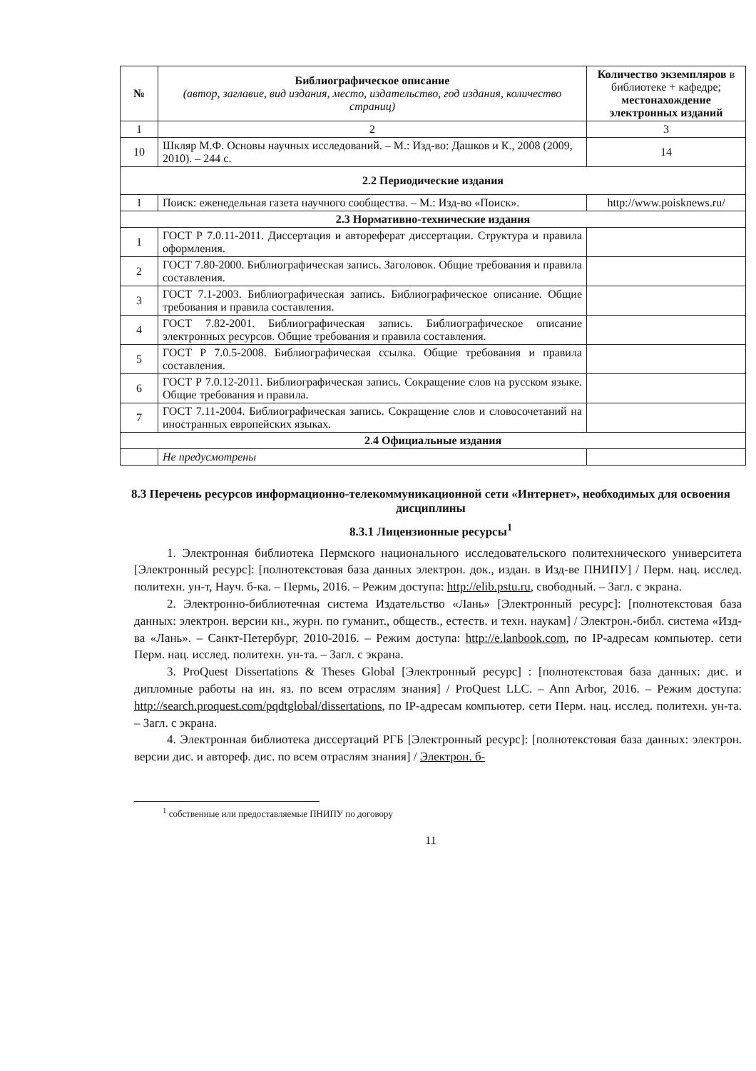| № | Библиографическое описание (автор, заглавие, вид издания, место, издательство, год издания, количество страниц) | Количество экземпляров в библиотеке + кафедре; местонахождение электронных изданий |
| --- | --- | --- |
| 1 | 2 | 3 |
| 10 | Шкляр М.Ф. Основы научных исследований. – М.: Изд-во: Дашков и К., 2008 (2009, 2010). – 244 с. | 14 |
| 2.2 Периодические издания | | |
| 1 | Поиск: еженедельная газета научного сообщества. – М.: Изд-во «Поиск». | http://www.poisknews.ru/ |
| 2.3 Нормативно-технические издания | | |
| 1 | ГОСТ Р 7.0.11-2011. Диссертация и автореферат диссертации. Структура и правила оформления. | |
| 2 | ГОСТ 7.80-2000. Библиографическая запись. Заголовок. Общие требования и правила составления. | |
| 3 | ГОСТ 7.1-2003. Библиографическая запись. Библиографическое описание. Общие требования и правила составления. | |
| 4 | ГОСТ 7.82-2001. Библиографическая запись. Библиографическое описание электронных ресурсов. Общие требования и правила составления. | |
| 5 | ГОСТ Р 7.0.5-2008. Библиографическая ссылка. Общие требования и правила составления. | |
| 6 | ГОСТ Р 7.0.12-2011. Библиографическая запись. Сокращение слов на русском языке. Общие требования и правила. | |
| 7 | ГОСТ 7.11-2004. Библиографическая запись. Сокращение слов и словосочетаний на иностранных европейских языках. | |
| 2.4 Официальные издания | | |
| | Не предусмотрены | |
8.3 Перечень ресурсов информационно-телекоммуникационной сети «Интернет», необходимых для освоения дисциплины
8.3.1 Лицензионные ресурсы<sup>1</sup>
1. Электронная библиотека Пермского национального исследовательского политехнического университета [Электронный ресурс]: [полнотекстовая база данных электрон. док., издан. в Изд-ве ПНИПУ] / Перм. нац. исслед. политехн. ун-т, Науч. б-ка. – Пермь, 2016. – Режим доступа: http://elib.pstu.ru, свободный. – Загл. с экрана.
2. Электронно-библиотечная система Издательство «Лань» [Электронный ресурс]: [полнотекстовая база данных: электрон. версии кн., журн. по гуманит., обществ., естеств. и техн. наукам] / Электрон.-библ. система «Изд-ва «Лань». – Санкт-Петербург, 2010-2016. – Режим доступа: http://e.lanbook.com, по IP-адресам компьютер. сети Перм. нац. исслед. политехн. ун-та. – Загл. с экрана.
3. ProQuest Dissertations & Theses Global [Электронный ресурс] : [полнотекстовая база данных: дис. и дипломные работы на ин. яз. по всем отраслям знания] / ProQuest LLC. – Ann Arbor, 2016. – Режим доступа: http://search.proquest.com/pqdtglobal/dissertations, по IP-адресам компьютер. сети Перм. нац. исслед. политехн. ун-та. – Загл. с экрана.
4. Электронная библиотека диссертаций РГБ [Электронный ресурс]: [полнотекстовая база данных: электрон. версии дис. и автореф. дис. по всем отраслям знания] / Электрон. б-
<sup>1</sup> собственные или предоставляемые ПНИПУ по договору
11